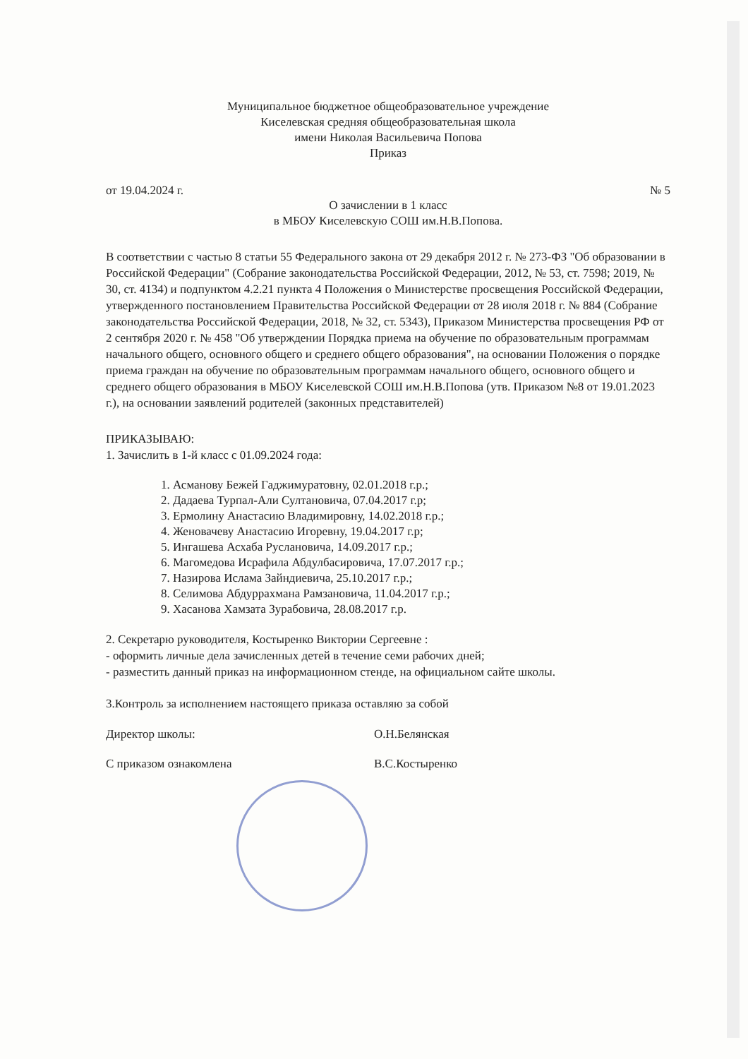Муниципальное бюджетное общеобразовательное учреждение
Киселевская средняя общеобразовательная школа
имени Николая Васильевича Попова
Приказ
от 19.04.2024 г. № 5
О зачислении в 1 класс
в МБОУ Киселевскую СОШ им.Н.В.Попова.
В соответствии с частью 8 статьи 55 Федерального закона от 29 декабря 2012 г. № 273-ФЗ "Об образовании в Российской Федерации" (Собрание законодательства Российской Федерации, 2012, № 53, ст. 7598; 2019, № 30, ст. 4134) и подпунктом 4.2.21 пункта 4 Положения о Министерстве просвещения Российской Федерации, утвержденного постановлением Правительства Российской Федерации от 28 июля 2018 г. № 884 (Собрание законодательства Российской Федерации, 2018, № 32, ст. 5343), Приказом Министерства просвещения РФ от 2 сентября 2020 г. № 458 "Об утверждении Порядка приема на обучение по образовательным программам начального общего, основного общего и среднего общего образования", на основании Положения о порядке приема граждан на обучение по образовательным программам начального общего, основного общего и среднего общего образования в МБОУ Киселевской СОШ им.Н.В.Попова (утв. Приказом №8 от 19.01.2023 г.), на основании заявлений родителей (законных представителей)
ПРИКАЗЫВАЮ:
1. Зачислить в 1-й класс с 01.09.2024 года:
1. Асманову Бежей Гаджимуратовну, 02.01.2018 г.р.;
2. Дадаева Турпал-Али Султановича, 07.04.2017 г.р;
3. Ермолину Анастасию Владимировну, 14.02.2018 г.р.;
4. Женовачеву Анастасию Игоревну, 19.04.2017 г.р;
5. Ингашева Асхаба Руслановича, 14.09.2017 г.р.;
6. Магомедова Исрафила Абдулбасировича, 17.07.2017 г.р.;
7. Назирова Ислама Зайндиевича, 25.10.2017 г.р.;
8. Селимова Абдуррахмана Рамзановича, 11.04.2017 г.р.;
9. Хасанова Хамзата Зурабовича, 28.08.2017 г.р.
2. Секретарю руководителя, Костыренко Виктории Сергеевне :
- оформить личные дела зачисленных детей в течение семи рабочих дней;
- разместить данный приказ на информационном стенде, на официальном сайте школы.
3.Контроль за исполнением настоящего приказа оставляю за собой
Директор школы: О.Н.Белянская
С приказом ознакомлена В.С.Костыренко